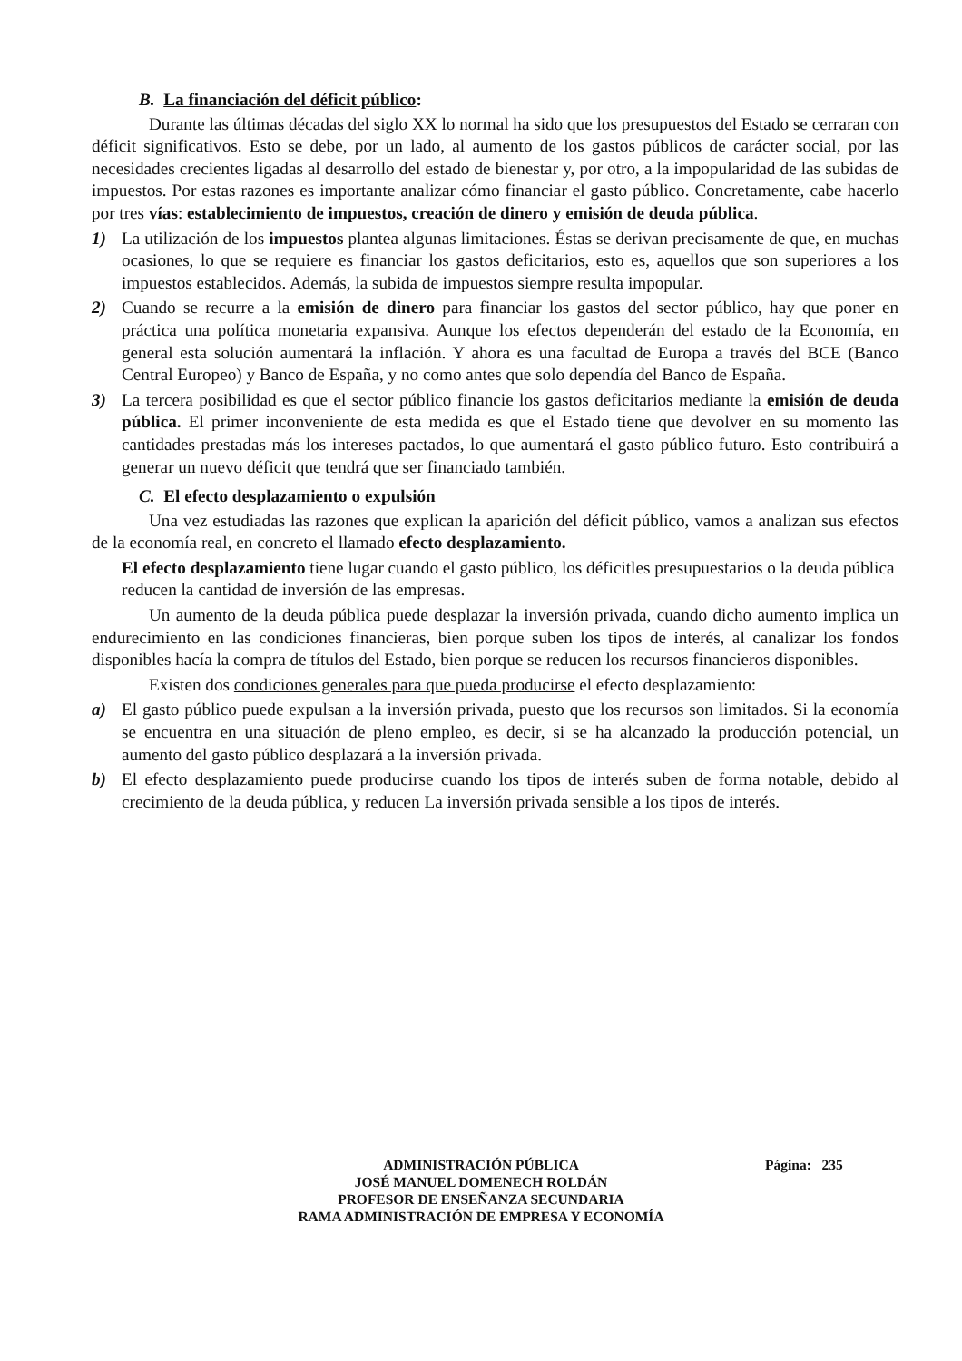B. La financiación del déficit público:
Durante las últimas décadas del siglo XX lo normal ha sido que los presupuestos del Estado se cerraran con déficit significativos. Esto se debe, por un lado, al aumento de los gastos públicos de carácter social, por las necesidades crecientes ligadas al desarrollo del estado de bienestar y, por otro, a la impopularidad de las subidas de impuestos. Por estas razones es importante analizar cómo financiar el gasto público. Concretamente, cabe hacerlo por tres vías: establecimiento de impuestos, creación de dinero y emisión de deuda pública.
1) La utilización de los impuestos plantea algunas limitaciones. Éstas se derivan precisamente de que, en muchas ocasiones, lo que se requiere es financiar los gastos deficitarios, esto es, aquellos que son superiores a los impuestos establecidos. Además, la subida de impuestos siempre resulta impopular.
2) Cuando se recurre a la emisión de dinero para financiar los gastos del sector público, hay que poner en práctica una política monetaria expansiva. Aunque los efectos dependerán del estado de la Economía, en general esta solución aumentará la inflación. Y ahora es una facultad de Europa a través del BCE (Banco Central Europeo) y Banco de España, y no como antes que solo dependía del Banco de España.
3) La tercera posibilidad es que el sector público financie los gastos deficitarios mediante la emisión de deuda pública. El primer inconveniente de esta medida es que el Estado tiene que devolver en su momento las cantidades prestadas más los intereses pactados, lo que aumentará el gasto público futuro. Esto contribuirá a generar un nuevo déficit que tendrá que ser financiado también.
C. El efecto desplazamiento o expulsión
Una vez estudiadas las razones que explican la aparición del déficit público, vamos a analizan sus efectos de la economía real, en concreto el llamado efecto desplazamiento.
El efecto desplazamiento tiene lugar cuando el gasto público, los déficitles presupuestarios o la deuda pública reducen la cantidad de inversión de las empresas.
Un aumento de la deuda pública puede desplazar la inversión privada, cuando dicho aumento implica un endurecimiento en las condiciones financieras, bien porque suben los tipos de interés, al canalizar los fondos disponibles hacía la compra de títulos del Estado, bien porque se reducen los recursos financieros disponibles.
Existen dos condiciones generales para que pueda producirse el efecto desplazamiento:
a) El gasto público puede expulsan a la inversión privada, puesto que los recursos son limitados. Si la economía se encuentra en una situación de pleno empleo, es decir, si se ha alcanzado la producción potencial, un aumento del gasto público desplazará a la inversión privada.
b) El efecto desplazamiento puede producirse cuando los tipos de interés suben de forma notable, debido al crecimiento de la deuda pública, y reducen La inversión privada sensible a los tipos de interés.
ADMINISTRACIÓN PÚBLICA Página: 235
JOSÉ MANUEL DOMENECH ROLDÁN
PROFESOR DE ENSEÑANZA SECUNDARIA
RAMA ADMINISTRACIÓN DE EMPRESA Y ECONOMÍA